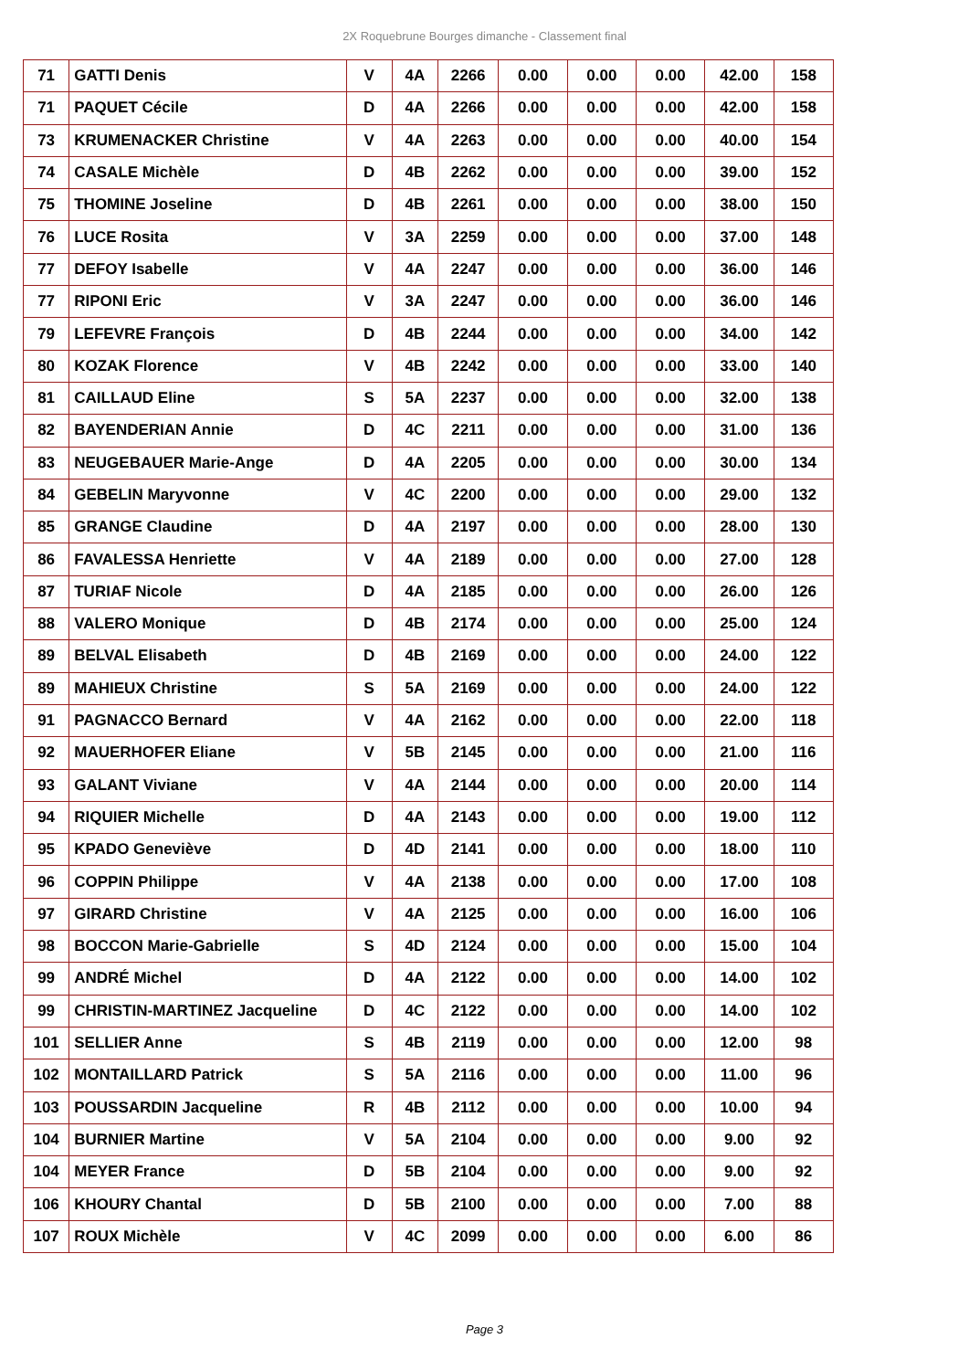2X Roquebrune Bourges dimanche - Classement final
| 71 | GATTI Denis | V | 4A | 2266 | 0.00 | 0.00 | 0.00 | 42.00 | 158 |
| 71 | PAQUET Cécile | D | 4A | 2266 | 0.00 | 0.00 | 0.00 | 42.00 | 158 |
| 73 | KRUMENACKER Christine | V | 4A | 2263 | 0.00 | 0.00 | 0.00 | 40.00 | 154 |
| 74 | CASALE Michèle | D | 4B | 2262 | 0.00 | 0.00 | 0.00 | 39.00 | 152 |
| 75 | THOMINE Joseline | D | 4B | 2261 | 0.00 | 0.00 | 0.00 | 38.00 | 150 |
| 76 | LUCE Rosita | V | 3A | 2259 | 0.00 | 0.00 | 0.00 | 37.00 | 148 |
| 77 | DEFOY Isabelle | V | 4A | 2247 | 0.00 | 0.00 | 0.00 | 36.00 | 146 |
| 77 | RIPONI Eric | V | 3A | 2247 | 0.00 | 0.00 | 0.00 | 36.00 | 146 |
| 79 | LEFEVRE François | D | 4B | 2244 | 0.00 | 0.00 | 0.00 | 34.00 | 142 |
| 80 | KOZAK Florence | V | 4B | 2242 | 0.00 | 0.00 | 0.00 | 33.00 | 140 |
| 81 | CAILLAUD Eline | S | 5A | 2237 | 0.00 | 0.00 | 0.00 | 32.00 | 138 |
| 82 | BAYENDERIAN Annie | D | 4C | 2211 | 0.00 | 0.00 | 0.00 | 31.00 | 136 |
| 83 | NEUGEBAUER Marie-Ange | D | 4A | 2205 | 0.00 | 0.00 | 0.00 | 30.00 | 134 |
| 84 | GEBELIN Maryvonne | V | 4C | 2200 | 0.00 | 0.00 | 0.00 | 29.00 | 132 |
| 85 | GRANGE Claudine | D | 4A | 2197 | 0.00 | 0.00 | 0.00 | 28.00 | 130 |
| 86 | FAVALESSA Henriette | V | 4A | 2189 | 0.00 | 0.00 | 0.00 | 27.00 | 128 |
| 87 | TURIAF Nicole | D | 4A | 2185 | 0.00 | 0.00 | 0.00 | 26.00 | 126 |
| 88 | VALERO Monique | D | 4B | 2174 | 0.00 | 0.00 | 0.00 | 25.00 | 124 |
| 89 | BELVAL Elisabeth | D | 4B | 2169 | 0.00 | 0.00 | 0.00 | 24.00 | 122 |
| 89 | MAHIEUX Christine | S | 5A | 2169 | 0.00 | 0.00 | 0.00 | 24.00 | 122 |
| 91 | PAGNACCO Bernard | V | 4A | 2162 | 0.00 | 0.00 | 0.00 | 22.00 | 118 |
| 92 | MAUERHOFER Eliane | V | 5B | 2145 | 0.00 | 0.00 | 0.00 | 21.00 | 116 |
| 93 | GALANT Viviane | V | 4A | 2144 | 0.00 | 0.00 | 0.00 | 20.00 | 114 |
| 94 | RIQUIER Michelle | D | 4A | 2143 | 0.00 | 0.00 | 0.00 | 19.00 | 112 |
| 95 | KPADO Geneviève | D | 4D | 2141 | 0.00 | 0.00 | 0.00 | 18.00 | 110 |
| 96 | COPPIN Philippe | V | 4A | 2138 | 0.00 | 0.00 | 0.00 | 17.00 | 108 |
| 97 | GIRARD Christine | V | 4A | 2125 | 0.00 | 0.00 | 0.00 | 16.00 | 106 |
| 98 | BOCCON Marie-Gabrielle | S | 4D | 2124 | 0.00 | 0.00 | 0.00 | 15.00 | 104 |
| 99 | ANDRÉ Michel | D | 4A | 2122 | 0.00 | 0.00 | 0.00 | 14.00 | 102 |
| 99 | CHRISTIN-MARTINEZ Jacqueline | D | 4C | 2122 | 0.00 | 0.00 | 0.00 | 14.00 | 102 |
| 101 | SELLIER Anne | S | 4B | 2119 | 0.00 | 0.00 | 0.00 | 12.00 | 98 |
| 102 | MONTAILLARD Patrick | S | 5A | 2116 | 0.00 | 0.00 | 0.00 | 11.00 | 96 |
| 103 | POUSSARDIN Jacqueline | R | 4B | 2112 | 0.00 | 0.00 | 0.00 | 10.00 | 94 |
| 104 | BURNIER Martine | V | 5A | 2104 | 0.00 | 0.00 | 0.00 | 9.00 | 92 |
| 104 | MEYER France | D | 5B | 2104 | 0.00 | 0.00 | 0.00 | 9.00 | 92 |
| 106 | KHOURY Chantal | D | 5B | 2100 | 0.00 | 0.00 | 0.00 | 7.00 | 88 |
| 107 | ROUX Michèle | V | 4C | 2099 | 0.00 | 0.00 | 0.00 | 6.00 | 86 |
Page 3